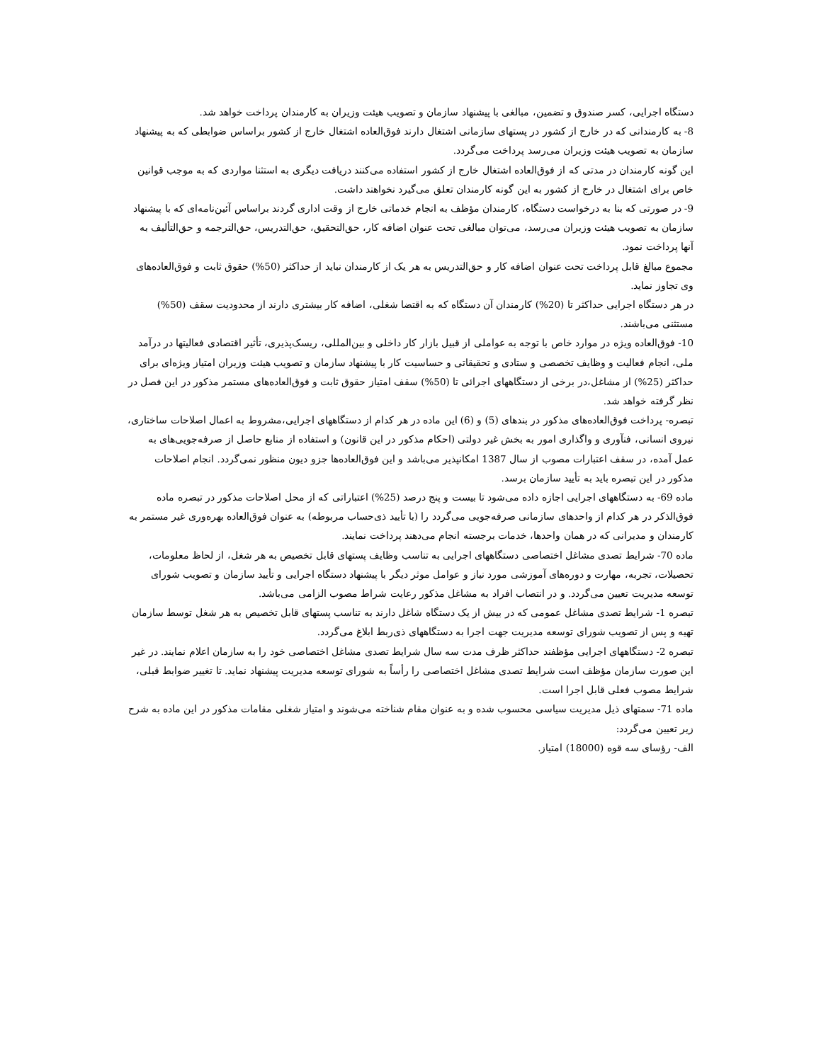دستگاه اجرایی، کسر صندوق و تضمین، مبالغی با پیشنهاد سازمان و تصویب هیئت وزیران به کارمندان پرداخت خواهد شد.
8- به کارمندانی که در خارج از کشور در پستهای سازمانی اشتغال دارند فوق‌العاده اشتغال خارج از کشور براساس ضوابطی که به پیشنهاد سازمان به تصویب هیئت وزیران می‌رسد پرداخت می‌گردد.
این گونه کارمندان در مدتی که از فوق‌العاده اشتغال خارج از کشور استفاده می‌کنند دریافت دیگری به استثنا مواردی که به موجب قوانین خاص برای اشتغال در خارج از کشور به این گونه کارمندان تعلق می‌گیرد نخواهند داشت.
9- در صورتی که بنا به درخواست دستگاه، کارمندان مؤظف به انجام خدماتی خارج از وقت اداری گردند براساس آئین‌نامه‌ای که با پیشنهاد سازمان به تصویب هیئت وزیران می‌رسد، می‌توان مبالغی تحت عنوان اضافه کار، حق‌التحقیق، حق‌التدریس، حق‌الترجمه و حق‌التألیف به آنها پرداخت نمود.
مجموع مبالغ قابل پرداخت تحت عنوان اضافه کار و حق‌التدریس به هر یک از کارمندان نباید از حداکثر (50%) حقوق ثابت و فوق‌العاده‌های وی تجاوز نماید.
در هر دستگاه اجرایی حداکثر تا (20%) کارمندان آن دستگاه که به اقتضا شغلی، اضافه کار بیشتری دارند از محدودیت سقف (50%) مستثنی می‌باشند.
10- فوق‌العاده ویژه در موارد خاص با توجه به عواملی از قبیل بازار کار داخلی و بین‌المللی، ریسک‌پذیری، تأثیر اقتصادی فعالیتها در درآمد ملی، انجام فعالیت و وظایف تخصصی و ستادی و تحقیقاتی و حساسیت کار با پیشنهاد سازمان و تصویب هیئت وزیران امتیاز ویژه‌ای برای حداکثر (25%) از مشاغل،در برخی از دستگاههای اجرائی تا (50%) سقف امتیاز حقوق ثابت و فوق‌العاده‌های مستمر مذکور در این فصل در نظر گرفته خواهد شد.
تبصره- پرداخت فوق‌العاده‌های مذکور در بندهای (5) و (6) این ماده در هر کدام از دستگاههای اجرایی،مشروط به اعمال اصلاحات ساختاری، نیروی انسانی، فنآوری و واگذاری امور به بخش غیر دولتی (احکام مذکور در این قانون) و استفاده از منابع حاصل از صرفه‌جویی‌های به عمل آمده، در سقف اعتبارات مصوب از سال 1387 امکانپذیر می‌باشد و این فوق‌العاده‌ها جزو دیون منظور نمی‌گردد. انجام اصلاحات مذکور در این تبصره باید به تأیید سازمان برسد.
ماده 69- به دستگاههای اجرایی اجازه داده می‌شود تا بیست و پنج درصد (25%) اعتباراتی که از محل اصلاحات مذکور در تبصره ماده فوق‌الذکر در هر کدام از واحدهای سازمانی صرفه‌جویی می‌گردد را (با تأیید ذی‌حساب مربوطه) به عنوان فوق‌العاده بهره‌وری غیر مستمر به کارمندان و مدیرانی که در همان واحدها، خدمات برجسته انجام می‌دهند پرداخت نمایند.
ماده 70- شرایط تصدی مشاغل اختصاصی دستگاههای اجرایی به تناسب وظایف پستهای قابل تخصیص به هر شغل، از لحاظ معلومات، تحصیلات، تجربه، مهارت و دوره‌های آموزشی مورد نیاز و عوامل موثر دیگر با پیشنهاد دستگاه اجرایی و تأیید سازمان و تصویب شورای توسعه مدیریت تعیین می‌گردد. و در انتصاب افراد به مشاغل مذکور رعایت شراط مصوب الزامی می‌باشد.
تبصره 1- شرایط تصدی مشاغل عمومی که در بیش از یک دستگاه شاغل دارند به تناسب پستهای قابل تخصیص به هر شغل توسط سازمان تهیه و پس از تصویب شورای توسعه مدیریت جهت اجرا به دستگاههای ذی‌ربط ابلاغ می‌گردد.
تبصره 2- دستگاههای اجرایی مؤظفند حداکثر ظرف مدت سه سال شرایط تصدی مشاغل اختصاصی خود را به سازمان اعلام نمایند. در غیر این صورت سازمان مؤظف است شرایط تصدی مشاغل اختصاصی را رأساً به شورای توسعه مدیریت پیشنهاد نماید. تا تغییر ضوابط قبلی، شرایط مصوب فعلی قابل اجرا است.
ماده 71- سمتهای ذیل مدیریت سیاسی محسوب شده و به عنوان مقام شناخته می‌شوند و امتیاز شغلی مقامات مذکور در این ماده به شرح زیر تعیین می‌گردد:
الف- رؤسای سه قوه (18000) امتیاز.